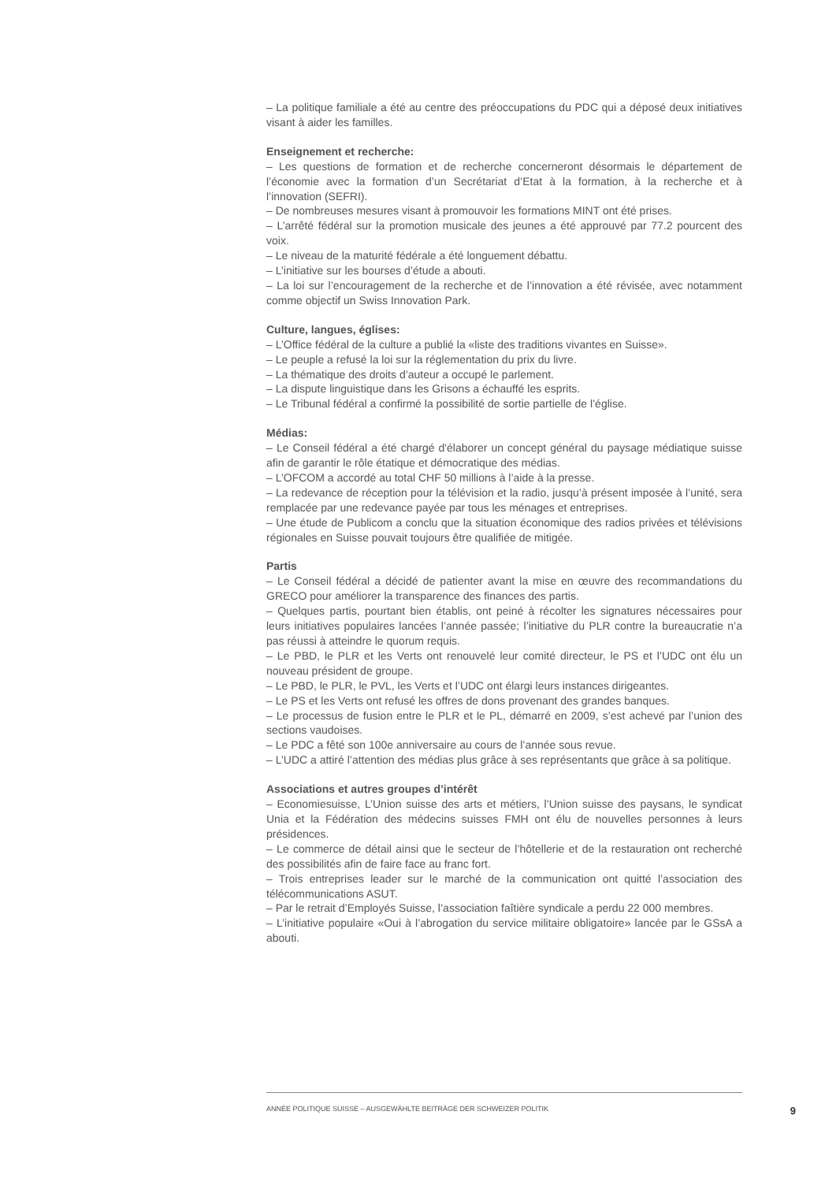– La politique familiale a été au centre des préoccupations du PDC qui a déposé deux initiatives visant à aider les familles.
Enseignement et recherche:
– Les questions de formation et de recherche concerneront désormais le département de l’économie avec la formation d’un Secrétariat d’Etat à la formation, à la recherche et à l’innovation (SEFRI).
– De nombreuses mesures visant à promouvoir les formations MINT ont été prises.
– L’arrêté fédéral sur la promotion musicale des jeunes a été approuvé par 77.2 pourcent des voix.
– Le niveau de la maturité fédérale a été longuement débattu.
– L’initiative sur les bourses d’étude a abouti.
– La loi sur l’encouragement de la recherche et de l’innovation a été révisée, avec notamment comme objectif un Swiss Innovation Park.
Culture, langues, églises:
– L’Office fédéral de la culture a publié la «liste des traditions vivantes en Suisse».
– Le peuple a refusé la loi sur la réglementation du prix du livre.
– La thématique des droits d’auteur a occupé le parlement.
– La dispute linguistique dans les Grisons a échauffé les esprits.
– Le Tribunal fédéral a confirmé la possibilité de sortie partielle de l’église.
Médias:
– Le Conseil fédéral a été chargé d'élaborer un concept général du paysage médiatique suisse afin de garantir le rôle étatique et démocratique des médias.
– L’OFCOM a accordé au total CHF 50 millions à l’aide à la presse.
– La redevance de réception pour la télévision et la radio, jusqu’à présent imposée à l’unité, sera remplacée par une redevance payée par tous les ménages et entreprises.
– Une étude de Publicom a conclu que la situation économique des radios privées et télévisions régionales en Suisse pouvait toujours être qualifiée de mitigée.
Partis
– Le Conseil fédéral a décidé de patienter avant la mise en œuvre des recommandations du GRECO pour améliorer la transparence des finances des partis.
– Quelques partis, pourtant bien établis, ont peiné à récolter les signatures nécessaires pour leurs initiatives populaires lancées l’année passée; l’initiative du PLR contre la bureaucratie n’a pas réussi à atteindre le quorum requis.
– Le PBD, le PLR et les Verts ont renouvelé leur comité directeur, le PS et l’UDC ont élu un nouveau président de groupe.
– Le PBD, le PLR, le PVL, les Verts et l’UDC ont élargi leurs instances dirigeantes.
– Le PS et les Verts ont refusé les offres de dons provenant des grandes banques.
– Le processus de fusion entre le PLR et le PL, démarré en 2009, s’est achevé par l’union des sections vaudoises.
– Le PDC a fêté son 100e anniversaire au cours de l’année sous revue.
– L’UDC a attiré l’attention des médias plus grâce à ses représentants que grâce à sa politique.
Associations et autres groupes d’intérêt
– Economiesuisse, L’Union suisse des arts et métiers, l’Union suisse des paysans, le syndicat Unia et la Fédération des médecins suisses FMH ont élu de nouvelles personnes à leurs présidences.
– Le commerce de détail ainsi que le secteur de l’hôtellerie et de la restauration ont recherché des possibilités afin de faire face au franc fort.
– Trois entreprises leader sur le marché de la communication ont quitté l’association des télécommunications ASUT.
– Par le retrait d’Employés Suisse, l’association faîtière syndicale a perdu 22 000 membres.
– L’initiative populaire «Oui à l’abrogation du service militaire obligatoire» lancée par le GSsA a abouti.
ANNÉE POLITIQUE SUISSE – AUSGEWÄHLTE BEITRÄGE DER SCHWEIZER POLITIK 9